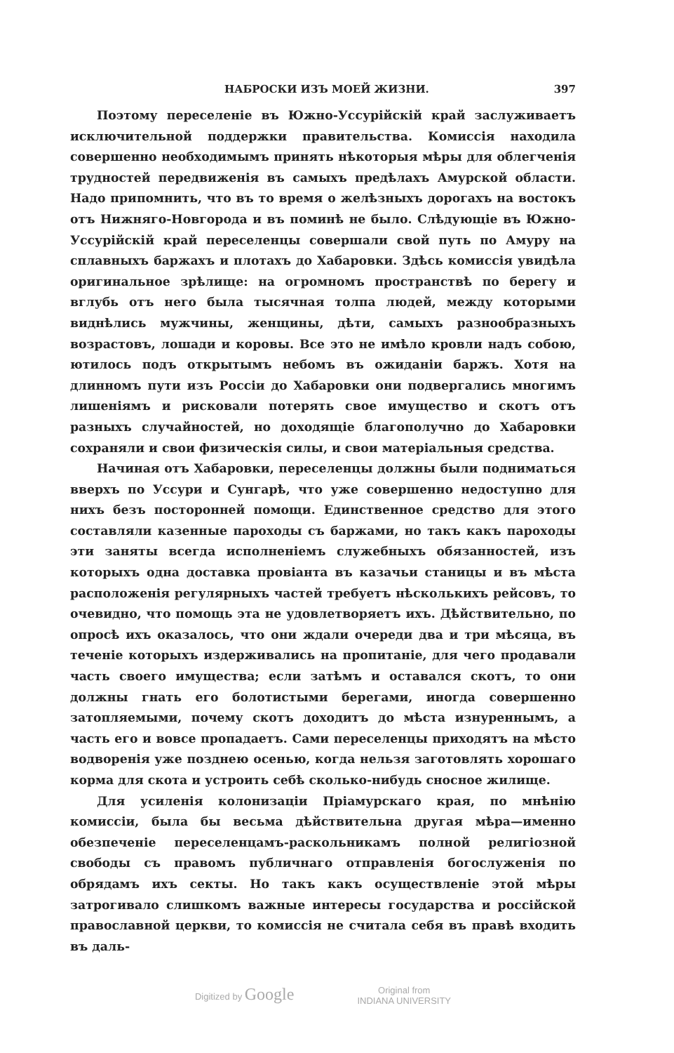НАБРОСКИ ИЗЪ МОЕЙ ЖИЗНИ. 397
Поэтому переселеніе въ Южно-Уссурійскій край заслуживаетъ исключительной поддержки правительства. Комиссія находила совершенно необходимымъ принять нѣкоторыя мѣры для облегченія трудностей передвиженія въ самыхъ предѣлахъ Амурской области. Надо припомнить, что въ то время о желѣзныхъ дорогахъ на востокъ отъ Нижняго-Новгорода и въ поминѣ не было. Слѣдующіе въ Южно-Уссурійскій край переселенцы совершали свой путь по Амуру на сплавныхъ баржахъ и плотахъ до Хабаровки. Здѣсь комиссія увидѣла оригинальное зрѣлище: на огромномъ пространствѣ по берегу и вглубь отъ него была тысячная толпа людей, между которыми виднѣлись мужчины, женщины, дѣти, самыхъ разнообразныхъ возрастовъ, лошади и коровы. Все это не имѣло кровли надъ собою, ютилось подъ открытымъ небомъ въ ожиданіи баржъ. Хотя на длинномъ пути изъ Россіи до Хабаровки они подвергались многимъ лишеніямъ и рисковали потерять свое имущество и скотъ отъ разныхъ случайностей, но доходящіе благополучно до Хабаровки сохраняли и свои физическія силы, и свои матеріальныя средства.
Начиная отъ Хабаровки, переселенцы должны были подниматься вверхъ по Уссури и Сунгарѣ, что уже совершенно недоступно для нихъ безъ посторонней помощи. Единственное средство для этого составляли казенные пароходы съ баржами, но такъ какъ пароходы эти заняты всегда исполненіемъ служебныхъ обязанностей, изъ которыхъ одна доставка провіанта въ казачьи станицы и въ мѣста расположенія регулярныхъ частей требуетъ нѣсколькихъ рейсовъ, то очевидно, что помощь эта не удовлетворяетъ ихъ. Дѣйствительно, по опросѣ ихъ оказалось, что они ждали очереди два и три мѣсяца, въ теченіе которыхъ издерживались на пропитаніе, для чего продавали часть своего имущества; если затѣмъ и оставался скотъ, то они должны гнать его болотистыми берегами, иногда совершенно затопляемыми, почему скотъ доходитъ до мѣста изнуреннымъ, а часть его и вовсе пропадаетъ. Сами переселенцы приходятъ на мѣсто водворенія уже позднею осенью, когда нельзя заготовлять хорошаго корма для скота и устроить себѣ сколько-нибудь сносное жилище.
Для усиленія колонизаціи Пріамурскаго края, по мнѣнію комиссіи, была бы весьма дѣйствительна другая мѣра—именно обезпеченіе переселенцамъ-раскольникамъ полной религіозной свободы съ правомъ публичнаго отправленія богослуженія по обрядамъ ихъ секты. Но такъ какъ осуществленіе этой мѣры затрогивало слишкомъ важные интересы государства и россійской православной церкви, то комиссія не считала себя въ правѣ входить въ даль-
Digitized by Google Original from
INDIANA UNIVERSITY